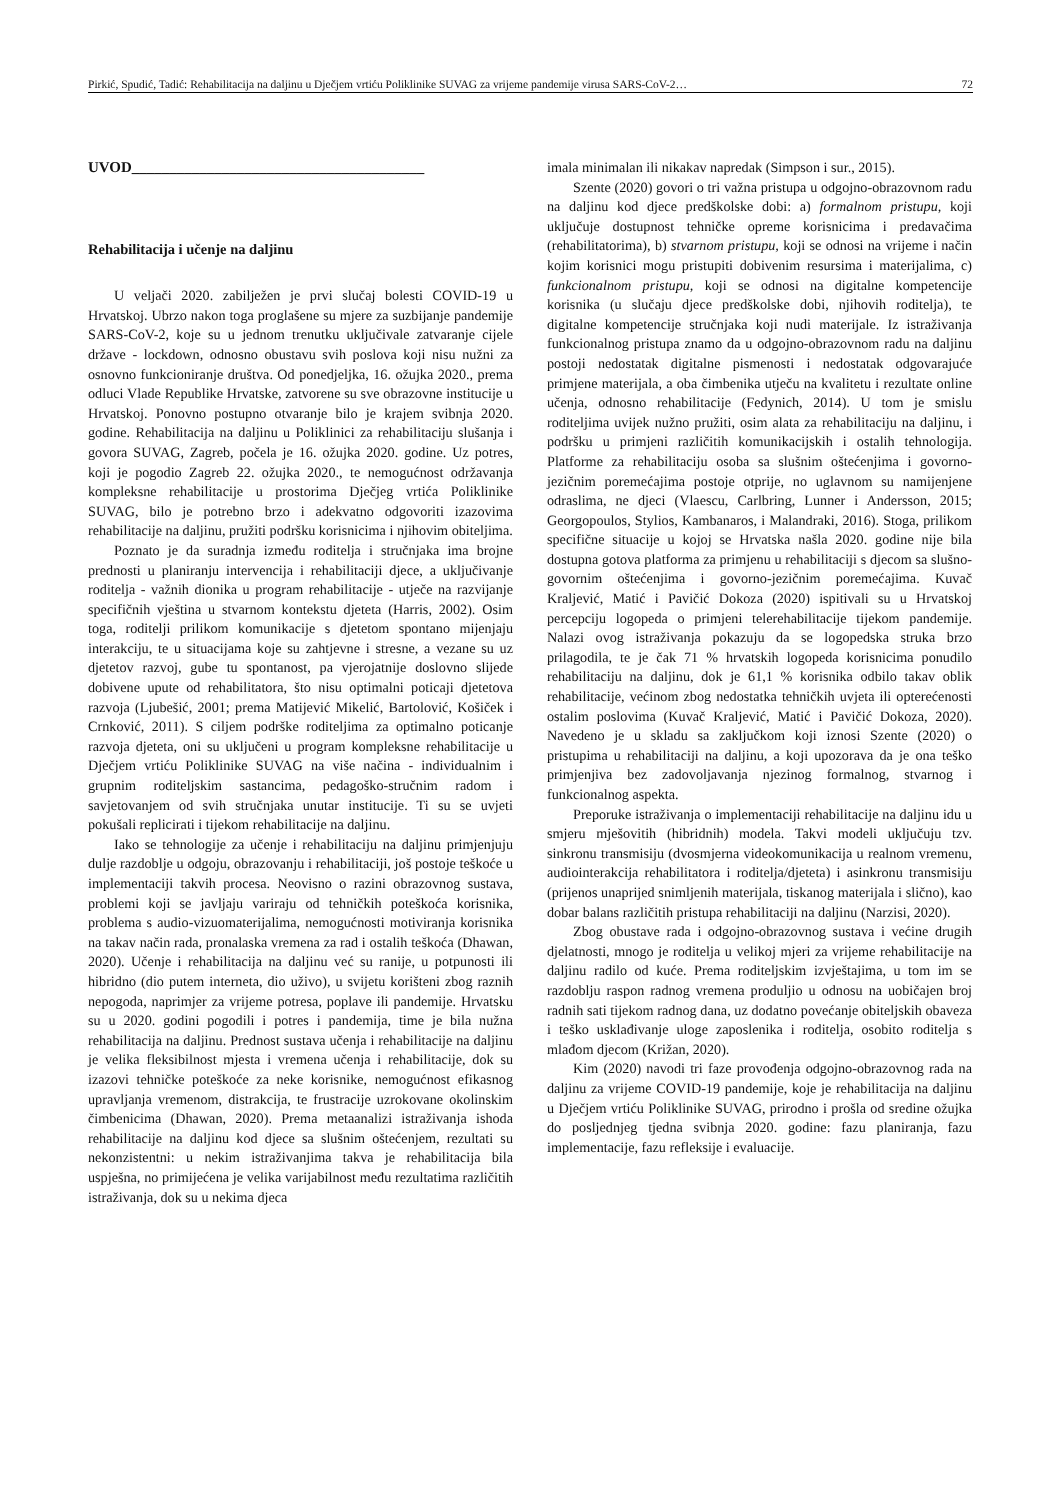Pirkić, Spudić, Tadić: Rehabilitacija na daljinu u Dječjem vrtiću Poliklinike SUVAG za vrijeme pandemije virusa SARS-CoV-2… 72
UVOD_______________________________________
Rehabilitacija i učenje na daljinu
U veljači 2020. zabilježen je prvi slučaj bolesti COVID-19 u Hrvatskoj. Ubrzo nakon toga proglašene su mjere za suzbijanje pandemije SARS-CoV-2, koje su u jednom trenutku uključivale zatvaranje cijele države - lockdown, odnosno obustavu svih poslova koji nisu nužni za osnovno funkcioniranje društva. Od ponedjeljka, 16. ožujka 2020., prema odluci Vlade Republike Hrvatske, zatvorene su sve obrazovne institucije u Hrvatskoj. Ponovno postupno otvaranje bilo je krajem svibnja 2020. godine. Rehabilitacija na daljinu u Poliklinici za rehabilitaciju slušanja i govora SUVAG, Zagreb, počela je 16. ožujka 2020. godine. Uz potres, koji je pogodio Zagreb 22. ožujka 2020., te nemogućnost održavanja kompleksne rehabilitacije u prostorima Dječjeg vrtića Poliklinike SUVAG, bilo je potrebno brzo i adekvatno odgovoriti izazovima rehabilitacije na daljinu, pružiti podršku korisnicima i njihovim obiteljima.
Poznato je da suradnja između roditelja i stručnjaka ima brojne prednosti u planiranju intervencija i rehabilitaciji djece, a uključivanje roditelja - važnih dionika u program rehabilitacije - utječe na razvijanje specifičnih vještina u stvarnom kontekstu djeteta (Harris, 2002). Osim toga, roditelji prilikom komunikacije s djetetom spontano mijenjaju interakciju, te u situacijama koje su zahtjevne i stresne, a vezane su uz djetetov razvoj, gube tu spontanost, pa vjerojatnije doslovno slijede dobivene upute od rehabilitatora, što nisu optimalni poticaji djetetova razvoja (Ljubešić, 2001; prema Matijević Mikelić, Bartolović, Košiček i Crnković, 2011). S ciljem podrške roditeljima za optimalno poticanje razvoja djeteta, oni su uključeni u program kompleksne rehabilitacije u Dječjem vrtiću Poliklinike SUVAG na više načina - individualnim i grupnim roditeljskim sastancima, pedagoško-stručnim radom i savjetovanjem od svih stručnjaka unutar institucije. Ti su se uvjeti pokušali replicirati i tijekom rehabilitacije na daljinu.
Iako se tehnologije za učenje i rehabilitaciju na daljinu primjenjuju dulje razdoblje u odgoju, obrazovanju i rehabilitaciji, još postoje teškoće u implementaciji takvih procesa. Neovisno o razini obrazovnog sustava, problemi koji se javljaju variraju od tehničkih poteškoća korisnika, problema s audio-vizuomaterijalima, nemogućnosti motiviranja korisnika na takav način rada, pronalaska vremena za rad i ostalih teškoća (Dhawan, 2020). Učenje i rehabilitacija na daljinu već su ranije, u potpunosti ili hibridno (dio putem interneta, dio uživo), u svijetu korišteni zbog raznih nepogoda, naprimjer za vrijeme potresa, poplave ili pandemije. Hrvatsku su u 2020. godini pogodili i potres i pandemija, time je bila nužna rehabilitacija na daljinu. Prednost sustava učenja i rehabilitacije na daljinu je velika fleksibilnost mjesta i vremena učenja i rehabilitacije, dok su izazovi tehničke poteškoće za neke korisnike, nemogućnost efikasnog upravljanja vremenom, distrakcija, te frustracije uzrokovane okolinskim čimbenicima (Dhawan, 2020). Prema metaanalizi istraživanja ishoda rehabilitacije na daljinu kod djece sa slušnim oštećenjem, rezultati su nekonzistentni: u nekim istraživanjima takva je rehabilitacija bila uspješna, no primijećena je velika varijabilnost među rezultatima različitih istraživanja, dok su u nekima djeca
imala minimalan ili nikakav napredak (Simpson i sur., 2015).
Szente (2020) govori o tri važna pristupa u odgojno-obrazovnom radu na daljinu kod djece predškolske dobi: a) formalnom pristupu, koji uključuje dostupnost tehničke opreme korisnicima i predavačima (rehabilitatorima), b) stvarnom pristupu, koji se odnosi na vrijeme i način kojim korisnici mogu pristupiti dobivenim resursima i materijalima, c) funkcionalnom pristupu, koji se odnosi na digitalne kompetencije korisnika (u slučaju djece predškolske dobi, njihovih roditelja), te digitalne kompetencije stručnjaka koji nudi materijale. Iz istraživanja funkcionalnog pristupa znamo da u odgojno-obrazovnom radu na daljinu postoji nedostatak digitalne pismenosti i nedostatak odgovarajuće primjene materijala, a oba čimbenika utječu na kvalitetu i rezultate online učenja, odnosno rehabilitacije (Fedynich, 2014). U tom je smislu roditeljima uvijek nužno pružiti, osim alata za rehabilitaciju na daljinu, i podršku u primjeni različitih komunikacijskih i ostalih tehnologija. Platforme za rehabilitaciju osoba sa slušnim oštećenjima i govorno-jezičnim poremećajima postoje otprije, no uglavnom su namijenjene odraslima, ne djeci (Vlaescu, Carlbring, Lunner i Andersson, 2015; Georgopoulos, Stylios, Kambanaros, i Malandraki, 2016). Stoga, prilikom specifične situacije u kojoj se Hrvatska našla 2020. godine nije bila dostupna gotova platforma za primjenu u rehabilitaciji s djecom sa slušno-govornim oštećenjima i govorno-jezičnim poremećajima. Kuvač Kraljević, Matić i Pavičić Dokoza (2020) ispitivali su u Hrvatskoj percepciju logopeda o primjeni telerehabilitacije tijekom pandemije. Nalazi ovog istraživanja pokazuju da se logopedska struka brzo prilagodila, te je čak 71 % hrvatskih logopeda korisnicima ponudilo rehabilitaciju na daljinu, dok je 61,1 % korisnika odbilo takav oblik rehabilitacije, većinom zbog nedostatka tehničkih uvjeta ili opterećenosti ostalim poslovima (Kuvač Kraljević, Matić i Pavičić Dokoza, 2020). Navedeno je u skladu sa zaključkom koji iznosi Szente (2020) o pristupima u rehabilitaciji na daljinu, a koji upozorava da je ona teško primjenjiva bez zadovoljavanja njezinog formalnog, stvarnog i funkcionalnog aspekta.
Preporuke istraživanja o implementaciji rehabilitacije na daljinu idu u smjeru mješovitih (hibridnih) modela. Takvi modeli uključuju tzv. sinkronu transmisiju (dvosmjerna videokomunikacija u realnom vremenu, audiointerakcija rehabilitatora i roditelja/djeteta) i asinkronu transmisiju (prijenos unaprijed snimljenih materijala, tiskanog materijala i slično), kao dobar balans različitih pristupa rehabilitaciji na daljinu (Narzisi, 2020).
Zbog obustave rada i odgojno-obrazovnog sustava i većine drugih djelatnosti, mnogo je roditelja u velikoj mjeri za vrijeme rehabilitacije na daljinu radilo od kuće. Prema roditeljskim izvještajima, u tom im se razdoblju raspon radnog vremena produljio u odnosu na uobičajen broj radnih sati tijekom radnog dana, uz dodatno povećanje obiteljskih obaveza i teško usklađivanje uloge zaposlenika i roditelja, osobito roditelja s mlađom djecom (Križan, 2020).
Kim (2020) navodi tri faze provođenja odgojno-obrazovnog rada na daljinu za vrijeme COVID-19 pandemije, koje je rehabilitacija na daljinu u Dječjem vrtiću Poliklinike SUVAG, prirodno i prošla od sredine ožujka do posljednjeg tjedna svibnja 2020. godine: fazu planiranja, fazu implementacije, fazu refleksije i evaluacije.